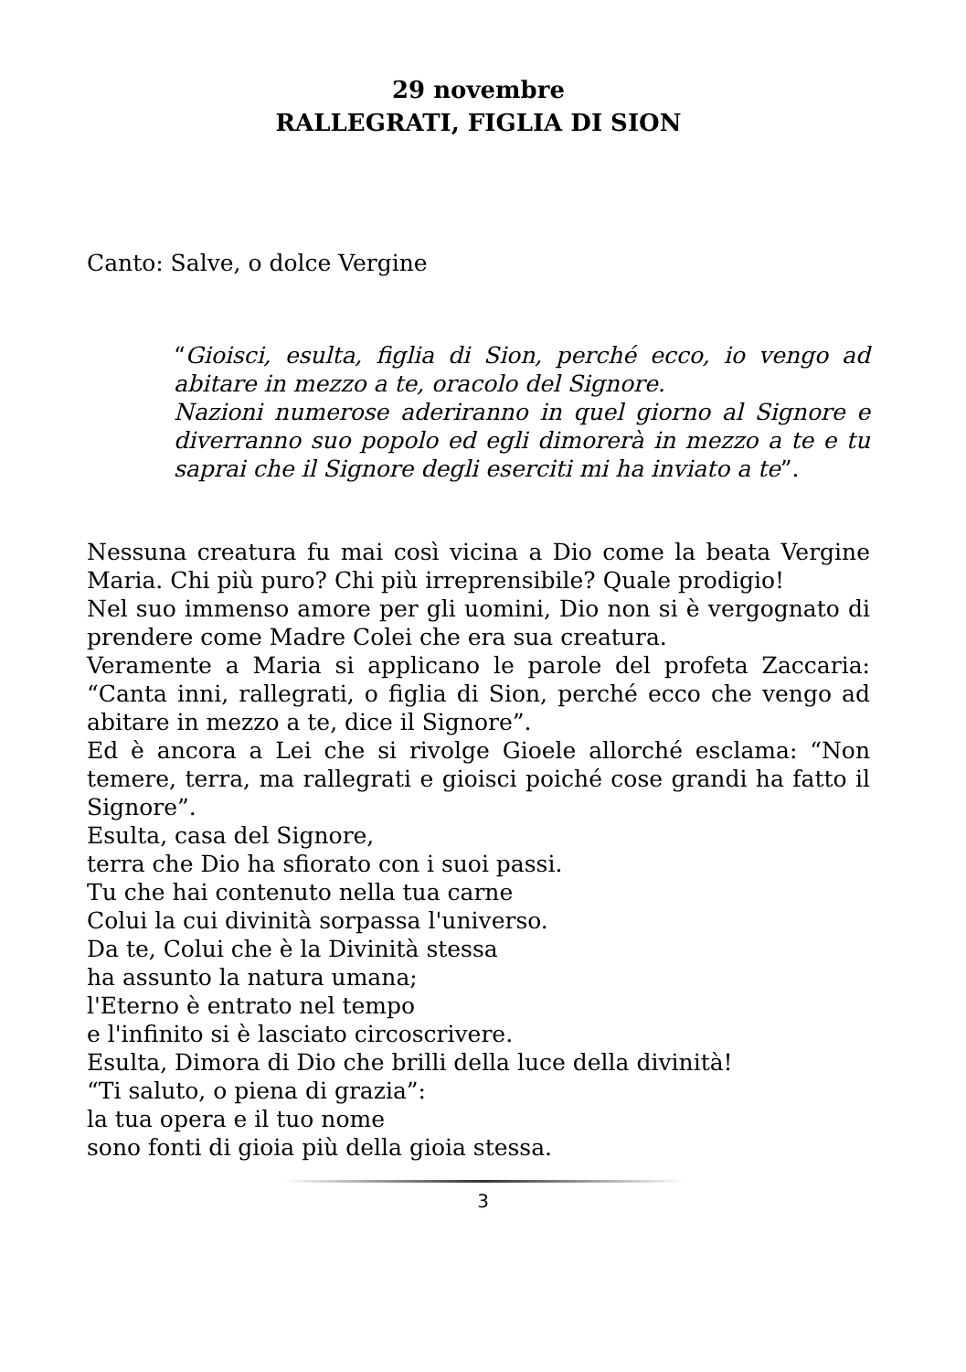29 novembre
RALLEGRATI, FIGLIA DI SION
Canto: Salve, o dolce Vergine
“Gioisci, esulta, figlia di Sion, perché ecco, io vengo ad abitare in mezzo a te, oracolo del Signore.
Nazioni numerose aderiranno in quel giorno al Signore e diverranno suo popolo ed egli dimorerà in mezzo a te e tu saprai che il Signore degli eserciti mi ha inviato a te”.
Nessuna creatura fu mai così vicina a Dio come la beata Vergine Maria. Chi più puro? Chi più irreprensibile? Quale prodigio!
Nel suo immenso amore per gli uomini, Dio non si è vergognato di prendere come Madre Colei che era sua creatura.
Veramente a Maria si applicano le parole del profeta Zaccaria: “Canta inni, rallegrati, o figlia di Sion, perché ecco che vengo ad abitare in mezzo a te, dice il Signore”.
Ed è ancora a Lei che si rivolge Gioele allorché esclama: “Non temere, terra, ma rallegrati e gioisci poiché cose grandi ha fatto il Signore”.
Esulta, casa del Signore,
terra che Dio ha sfiorato con i suoi passi.
Tu che hai contenuto nella tua carne
Colui la cui divinità sorpassa l'universo.
Da te, Colui che è la Divinità stessa
ha assunto la natura umana;
l'Eterno è entrato nel tempo
e l'infinito si è lasciato circoscrivere.
Esulta, Dimora di Dio che brilli della luce della divinità!
“Ti saluto, o piena di grazia”:
la tua opera e il tuo nome
sono fonti di gioia più della gioia stessa.
3